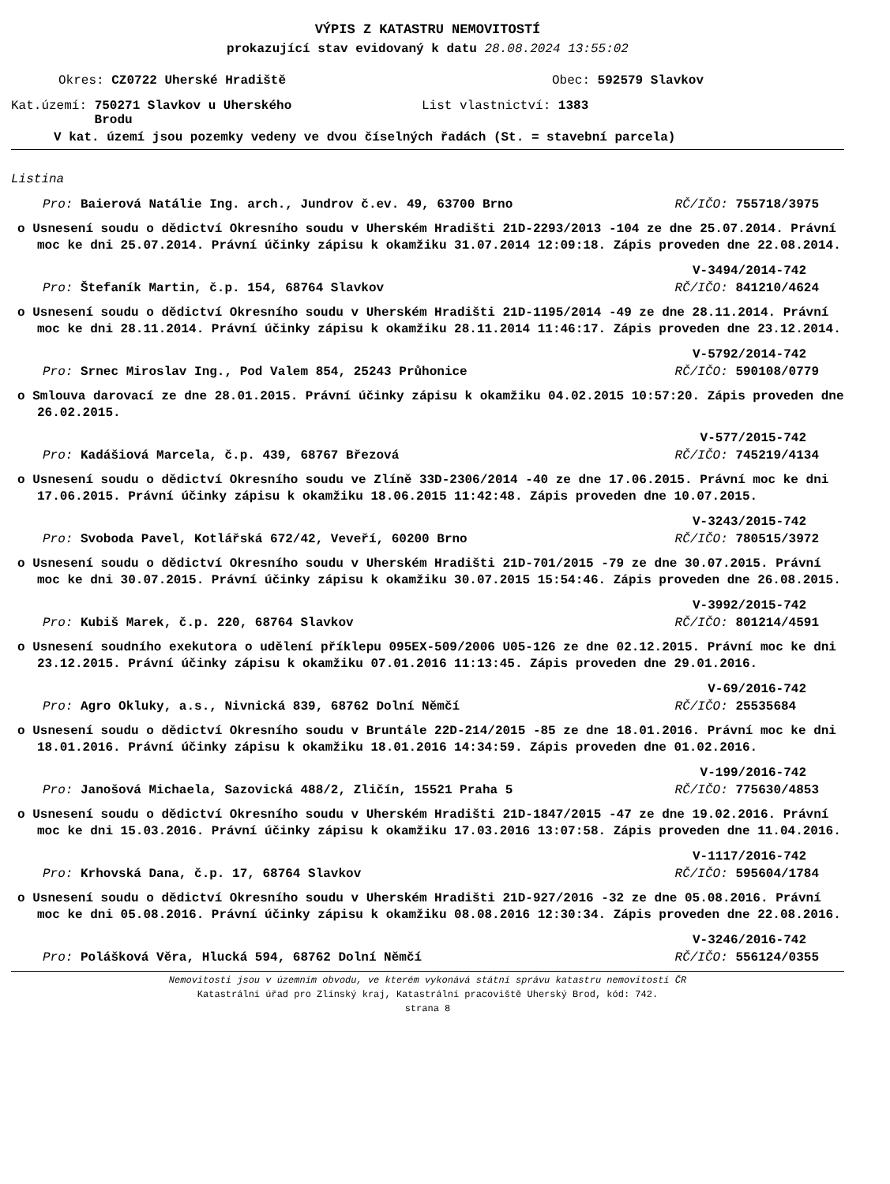VÝPIS Z KATASTRU NEMOVITOSTÍ
prokazující stav evidovaný k datu 28.08.2024 13:55:02
Okres: CZ0722 Uherské Hradiště Obec: 592579 Slavkov
Kat.území: 750271 Slavkov u Uherského
Brodu List vlastnictví: 1383
V kat. území jsou pozemky vedeny ve dvou číselných řadách (St. = stavební parcela)
Listina
Pro: Baierová Natálie Ing. arch., Jundrov č.ev. 49, 63700 Brno RČ/IČO: 755718/3975
o Usnesení soudu o dědictví Okresního soudu v Uherském Hradišti 21D-2293/2013 -104 ze dne 25.07.2014. Právní moc ke dni 25.07.2014. Právní účinky zápisu k okamžiku 31.07.2014 12:09:18. Zápis proveden dne 22.08.2014.
V-3494/2014-742
Pro: Štefaník Martin, č.p. 154, 68764 Slavkov RČ/IČO: 841210/4624
o Usnesení soudu o dědictví Okresního soudu v Uherském Hradišti 21D-1195/2014 -49 ze dne 28.11.2014. Právní moc ke dni 28.11.2014. Právní účinky zápisu k okamžiku 28.11.2014 11:46:17. Zápis proveden dne 23.12.2014.
V-5792/2014-742
Pro: Srnec Miroslav Ing., Pod Valem 854, 25243 Průhonice RČ/IČO: 590108/0779
o Smlouva darovací ze dne 28.01.2015. Právní účinky zápisu k okamžiku 04.02.2015 10:57:20. Zápis proveden dne 26.02.2015.
V-577/2015-742
Pro: Kadášiová Marcela, č.p. 439, 68767 Březová RČ/IČO: 745219/4134
o Usnesení soudu o dědictví Okresního soudu ve Zlíně 33D-2306/2014 -40 ze dne 17.06.2015. Právní moc ke dni 17.06.2015. Právní účinky zápisu k okamžiku 18.06.2015 11:42:48. Zápis proveden dne 10.07.2015.
V-3243/2015-742
Pro: Svoboda Pavel, Kotlářská 672/42, Veveří, 60200 Brno RČ/IČO: 780515/3972
o Usnesení soudu o dědictví Okresního soudu v Uherském Hradišti 21D-701/2015 -79 ze dne 30.07.2015. Právní moc ke dni 30.07.2015. Právní účinky zápisu k okamžiku 30.07.2015 15:54:46. Zápis proveden dne 26.08.2015.
V-3992/2015-742
Pro: Kubiš Marek, č.p. 220, 68764 Slavkov RČ/IČO: 801214/4591
o Usnesení soudního exekutora o udělení příklepu 095EX-509/2006 U05-126 ze dne 02.12.2015. Právní moc ke dni 23.12.2015. Právní účinky zápisu k okamžiku 07.01.2016 11:13:45. Zápis proveden dne 29.01.2016.
V-69/2016-742
Pro: Agro Okluky, a.s., Nivnická 839, 68762 Dolní Němčí RČ/IČO: 25535684
o Usnesení soudu o dědictví Okresního soudu v Bruntále 22D-214/2015 -85 ze dne 18.01.2016. Právní moc ke dni 18.01.2016. Právní účinky zápisu k okamžiku 18.01.2016 14:34:59. Zápis proveden dne 01.02.2016.
V-199/2016-742
Pro: Janošová Michaela, Sazovická 488/2, Zličín, 15521 Praha 5 RČ/IČO: 775630/4853
o Usnesení soudu o dědictví Okresního soudu v Uherském Hradišti 21D-1847/2015 -47 ze dne 19.02.2016. Právní moc ke dni 15.03.2016. Právní účinky zápisu k okamžiku 17.03.2016 13:07:58. Zápis proveden dne 11.04.2016.
V-1117/2016-742
Pro: Krhovská Dana, č.p. 17, 68764 Slavkov RČ/IČO: 595604/1784
o Usnesení soudu o dědictví Okresního soudu v Uherském Hradišti 21D-927/2016 -32 ze dne 05.08.2016. Právní moc ke dni 05.08.2016. Právní účinky zápisu k okamžiku 08.08.2016 12:30:34. Zápis proveden dne 22.08.2016.
V-3246/2016-742
Pro: Polášková Věra, Hlucká 594, 68762 Dolní Němčí RČ/IČO: 556124/0355
Nemovitosti jsou v územním obvodu, ve kterém vykonává státní správu katastru nemovitostí ČR
Katastrální úřad pro Zlínský kraj, Katastrální pracoviště Uherský Brod, kód: 742.
strana 8